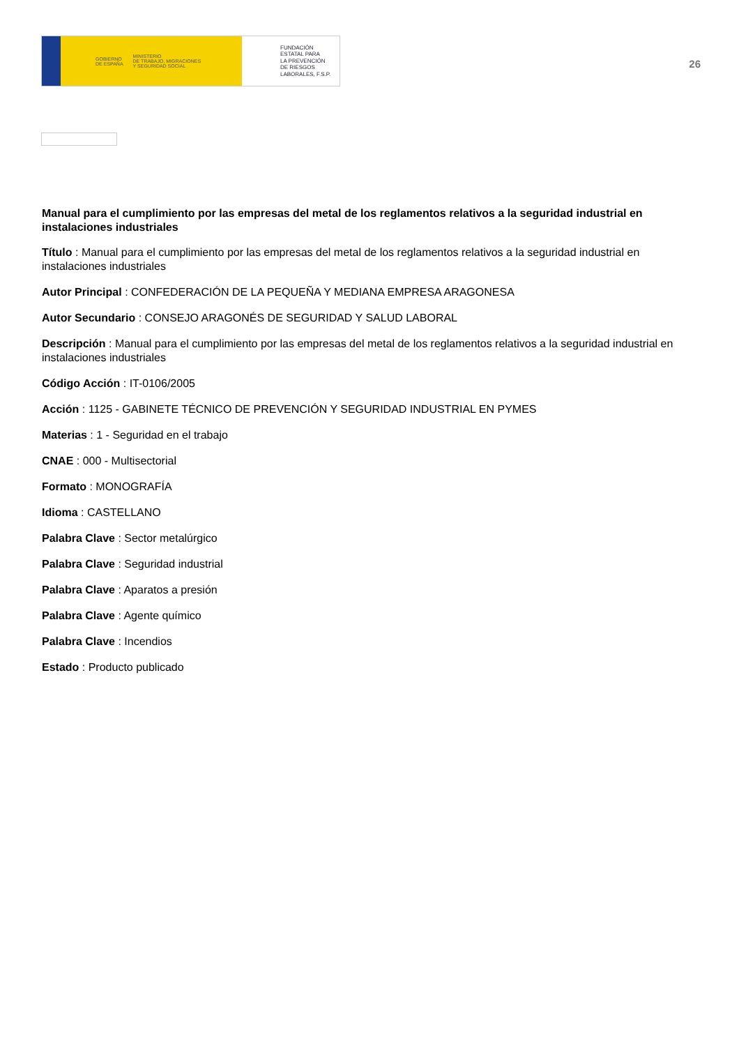GOBIERNO
DE ESPAÑA MINISTERIO
DE TRABAJO, MIGRACIONES
Y SEGURIDAD SOCIAL
FUNDACIÓN
ESTATAL PARA
LA PREVENCIÓN
DE RIESGOS
LABORALES, F.S.P.
26
Manual para el cumplimiento por las empresas del metal de los reglamentos relativos a la seguridad industrial en instalaciones industriales
Título : Manual para el cumplimiento por las empresas del metal de los reglamentos relativos a la seguridad industrial en instalaciones industriales
Autor Principal : CONFEDERACIÓN DE LA PEQUEÑA Y MEDIANA EMPRESA ARAGONESA
Autor Secundario : CONSEJO ARAGONÉS DE SEGURIDAD Y SALUD LABORAL
Descripción : Manual para el cumplimiento por las empresas del metal de los reglamentos relativos a la seguridad industrial en instalaciones industriales
Código Acción : IT-0106/2005
Acción : 1125 - GABINETE TÉCNICO DE PREVENCIÓN Y SEGURIDAD INDUSTRIAL EN PYMES
Materias : 1 - Seguridad en el trabajo
CNAE : 000 - Multisectorial
Formato : MONOGRAFÍA
Idioma : CASTELLANO
Palabra Clave : Sector metalúrgico
Palabra Clave : Seguridad industrial
Palabra Clave : Aparatos a presión
Palabra Clave : Agente químico
Palabra Clave : Incendios
Estado : Producto publicado